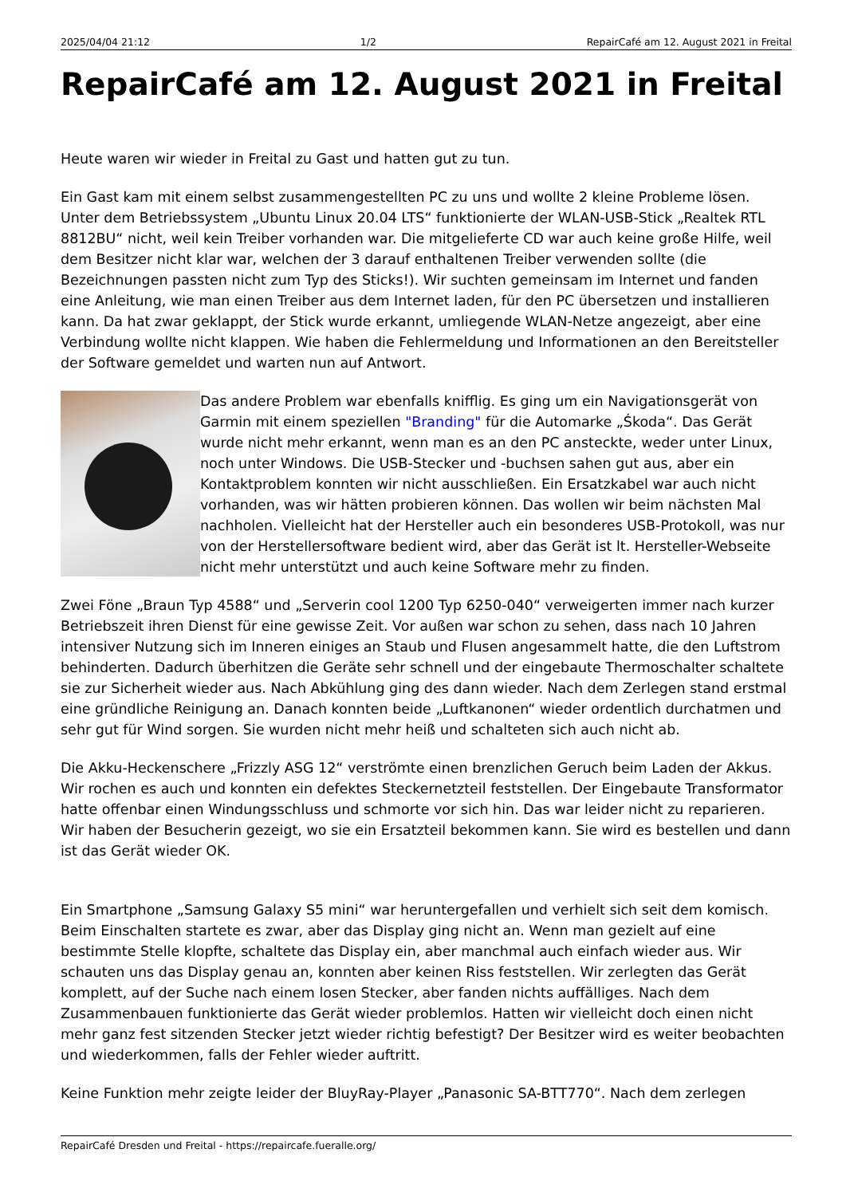2025/04/04 21:12 1/2 RepairCafé am 12. August 2021 in Freital
RepairCafé am 12. August 2021 in Freital
Heute waren wir wieder in Freital zu Gast und hatten gut zu tun.
Ein Gast kam mit einem selbst zusammengestellten PC zu uns und wollte 2 kleine Probleme lösen. Unter dem Betriebssystem „Ubuntu Linux 20.04 LTS“ funktionierte der WLAN-USB-Stick „Realtek RTL 8812BU“ nicht, weil kein Treiber vorhanden war. Die mitgelieferte CD war auch keine große Hilfe, weil dem Besitzer nicht klar war, welchen der 3 darauf enthaltenen Treiber verwenden sollte (die Bezeichnungen passten nicht zum Typ des Sticks!). Wir suchten gemeinsam im Internet und fanden eine Anleitung, wie man einen Treiber aus dem Internet laden, für den PC übersetzen und installieren kann. Da hat zwar geklappt, der Stick wurde erkannt, umliegende WLAN-Netze angezeigt, aber eine Verbindung wollte nicht klappen. Wie haben die Fehlermeldung und Informationen an den Bereitsteller der Software gemeldet und warten nun auf Antwort.
Das andere Problem war ebenfalls knifflig. Es ging um ein Navigationsgerät von Garmin mit einem speziellen "Branding" für die Automarke „Śkoda“. Das Gerät wurde nicht mehr erkannt, wenn man es an den PC ansteckte, weder unter Linux, noch unter Windows. Die USB-Stecker und -buchsen sahen gut aus, aber ein Kontaktproblem konnten wir nicht ausschließen. Ein Ersatzkabel war auch nicht vorhanden, was wir hätten probieren können. Das wollen wir beim nächsten Mal nachholen. Vielleicht hat der Hersteller auch ein besonderes USB-Protokoll, was nur von der Herstellersoftware bedient wird, aber das Gerät ist lt. Hersteller-Webseite nicht mehr unterstützt und auch keine Software mehr zu finden.
Zwei Föne „Braun Typ 4588“ und „Serverin cool 1200 Typ 6250-040“ verweigerten immer nach kurzer Betriebszeit ihren Dienst für eine gewisse Zeit. Vor außen war schon zu sehen, dass nach 10 Jahren intensiver Nutzung sich im Inneren einiges an Staub und Flusen angesammelt hatte, die den Luftstrom behinderten. Dadurch überhitzen die Geräte sehr schnell und der eingebaute Thermoschalter schaltete sie zur Sicherheit wieder aus. Nach Abkühlung ging des dann wieder. Nach dem Zerlegen stand erstmal eine gründliche Reinigung an. Danach konnten beide „Luftkanonen“ wieder ordentlich durchatmen und sehr gut für Wind sorgen. Sie wurden nicht mehr heiß und schalteten sich auch nicht ab.
Die Akku-Heckenschere „Frizzly ASG 12“ verströmte einen brenzlichen Geruch beim Laden der Akkus. Wir rochen es auch und konnten ein defektes Steckernetzteil feststellen. Der Eingebaute Transformator hatte offenbar einen Windungsschluss und schmorte vor sich hin. Das war leider nicht zu reparieren. Wir haben der Besucherin gezeigt, wo sie ein Ersatzteil bekommen kann. Sie wird es bestellen und dann ist das Gerät wieder OK.
Ein Smartphone „Samsung Galaxy S5 mini“ war heruntergefallen und verhielt sich seit dem komisch. Beim Einschalten startete es zwar, aber das Display ging nicht an. Wenn man gezielt auf eine bestimmte Stelle klopfte, schaltete das Display ein, aber manchmal auch einfach wieder aus. Wir schauten uns das Display genau an, konnten aber keinen Riss feststellen. Wir zerlegten das Gerät komplett, auf der Suche nach einem losen Stecker, aber fanden nichts auffälliges. Nach dem Zusammenbauen funktionierte das Gerät wieder problemlos. Hatten wir vielleicht doch einen nicht mehr ganz fest sitzenden Stecker jetzt wieder richtig befestigt? Der Besitzer wird es weiter beobachten und wiederkommen, falls der Fehler wieder auftritt.
Keine Funktion mehr zeigte leider der BluyRay-Player „Panasonic SA-BTT770“. Nach dem zerlegen
RepairCafé Dresden und Freital - https://repaircafe.fueralle.org/